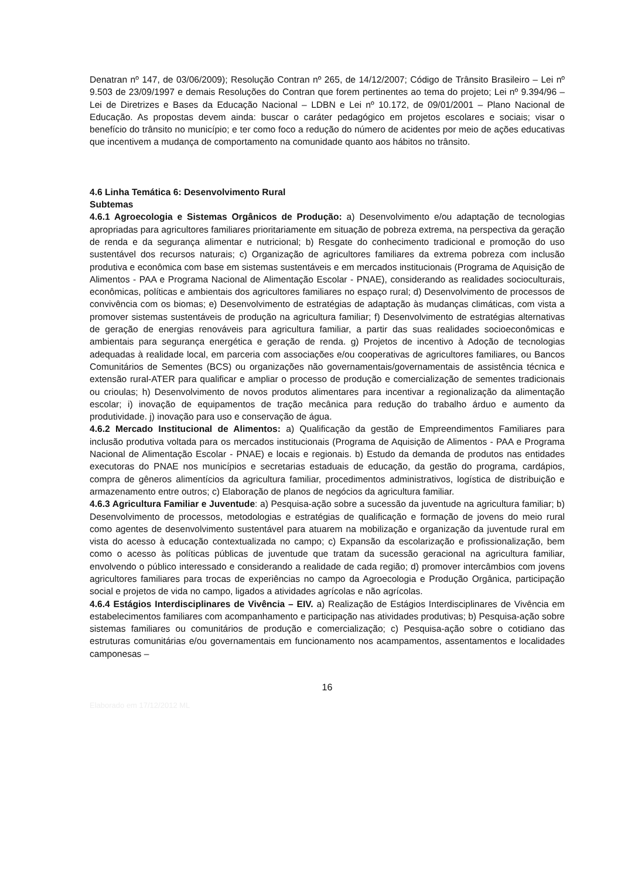Denatran nº 147, de 03/06/2009); Resolução Contran nº 265, de 14/12/2007; Código de Trânsito Brasileiro – Lei nº 9.503 de 23/09/1997 e demais Resoluções do Contran que forem pertinentes ao tema do projeto; Lei nº 9.394/96 – Lei de Diretrizes e Bases da Educação Nacional – LDBN e Lei nº 10.172, de 09/01/2001 – Plano Nacional de Educação. As propostas devem ainda: buscar o caráter pedagógico em projetos escolares e sociais; visar o benefício do trânsito no município; e ter como foco a redução do número de acidentes por meio de ações educativas que incentivem a mudança de comportamento na comunidade quanto aos hábitos no trânsito.
4.6 Linha Temática 6: Desenvolvimento Rural
Subtemas
4.6.1 Agroecologia e Sistemas Orgânicos de Produção: a) Desenvolvimento e/ou adaptação de tecnologias apropriadas para agricultores familiares prioritariamente em situação de pobreza extrema, na perspectiva da geração de renda e da segurança alimentar e nutricional; b) Resgate do conhecimento tradicional e promoção do uso sustentável dos recursos naturais; c) Organização de agricultores familiares da extrema pobreza com inclusão produtiva e econômica com base em sistemas sustentáveis e em mercados institucionais (Programa de Aquisição de Alimentos - PAA e Programa Nacional de Alimentação Escolar - PNAE), considerando as realidades socioculturais, econômicas, políticas e ambientais dos agricultores familiares no espaço rural; d) Desenvolvimento de processos de convivência com os biomas; e) Desenvolvimento de estratégias de adaptação às mudanças climáticas, com vista a promover sistemas sustentáveis de produção na agricultura familiar; f) Desenvolvimento de estratégias alternativas de geração de energias renováveis para agricultura familiar, a partir das suas realidades socioeconômicas e ambientais para segurança energética e geração de renda. g) Projetos de incentivo à Adoção de tecnologias adequadas à realidade local, em parceria com associações e/ou cooperativas de agricultores familiares, ou Bancos Comunitários de Sementes (BCS) ou organizações não governamentais/governamentais de assistência técnica e extensão rural-ATER para qualificar e ampliar o processo de produção e comercialização de sementes tradicionais ou crioulas; h) Desenvolvimento de novos produtos alimentares para incentivar a regionalização da alimentação escolar; i) inovação de equipamentos de tração mecânica para redução do trabalho árduo e aumento da produtividade. j) inovação para uso e conservação de água.
4.6.2 Mercado Institucional de Alimentos: a) Qualificação da gestão de Empreendimentos Familiares para inclusão produtiva voltada para os mercados institucionais (Programa de Aquisição de Alimentos - PAA e Programa Nacional de Alimentação Escolar - PNAE) e locais e regionais. b) Estudo da demanda de produtos nas entidades executoras do PNAE nos municípios e secretarias estaduais de educação, da gestão do programa, cardápios, compra de gêneros alimentícios da agricultura familiar, procedimentos administrativos, logística de distribuição e armazenamento entre outros; c) Elaboração de planos de negócios da agricultura familiar.
4.6.3 Agricultura Familiar e Juventude: a) Pesquisa-ação sobre a sucessão da juventude na agricultura familiar; b) Desenvolvimento de processos, metodologias e estratégias de qualificação e formação de jovens do meio rural como agentes de desenvolvimento sustentável para atuarem na mobilização e organização da juventude rural em vista do acesso à educação contextualizada no campo; c) Expansão da escolarização e profissionalização, bem como o acesso às políticas públicas de juventude que tratam da sucessão geracional na agricultura familiar, envolvendo o público interessado e considerando a realidade de cada região; d) promover intercâmbios com jovens agricultores familiares para trocas de experiências no campo da Agroecologia e Produção Orgânica, participação social e projetos de vida no campo, ligados a atividades agrícolas e não agrícolas.
4.6.4 Estágios Interdisciplinares de Vivência – EIV. a) Realização de Estágios Interdisciplinares de Vivência em estabelecimentos familiares com acompanhamento e participação nas atividades produtivas; b) Pesquisa-ação sobre sistemas familiares ou comunitários de produção e comercialização; c) Pesquisa-ação sobre o cotidiano das estruturas comunitárias e/ou governamentais em funcionamento nos acampamentos, assentamentos e localidades camponesas –
16
Elaborado em 17/12/2012 ML